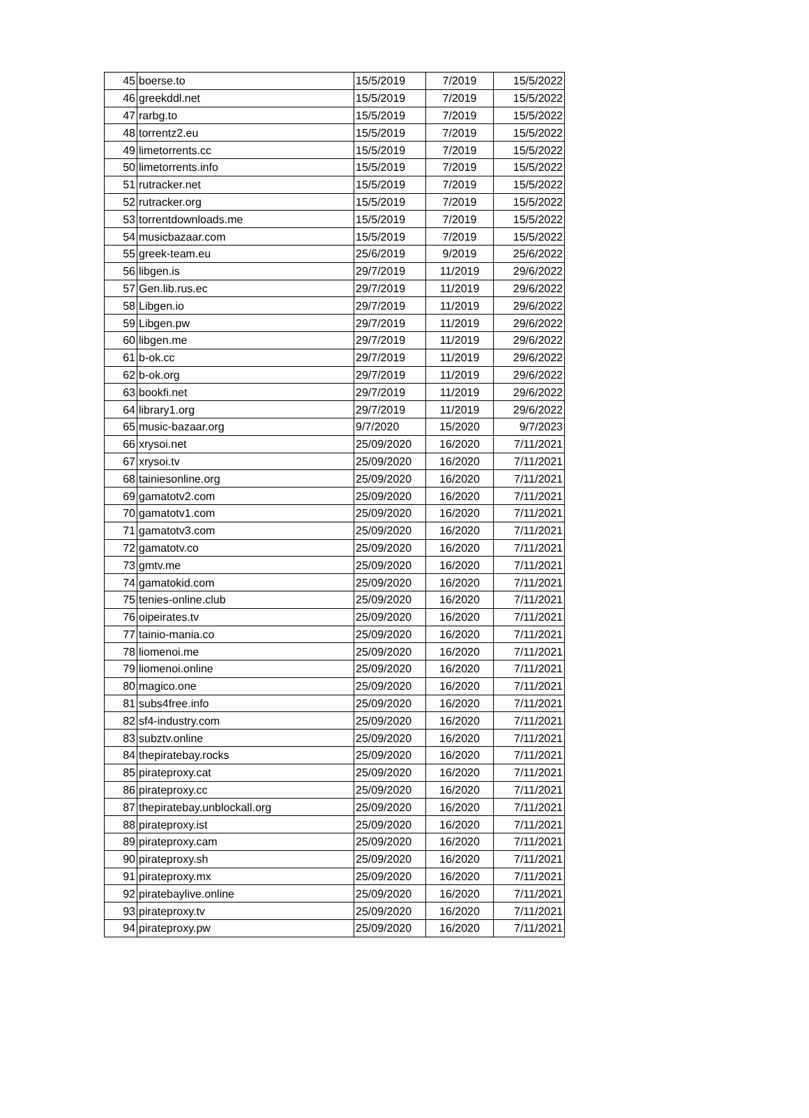| 45 | boerse.to | 15/5/2019 | 7/2019 | 15/5/2022 |
| 46 | greekddl.net | 15/5/2019 | 7/2019 | 15/5/2022 |
| 47 | rarbg.to | 15/5/2019 | 7/2019 | 15/5/2022 |
| 48 | torrentz2.eu | 15/5/2019 | 7/2019 | 15/5/2022 |
| 49 | limetorrents.cc | 15/5/2019 | 7/2019 | 15/5/2022 |
| 50 | limetorrents.info | 15/5/2019 | 7/2019 | 15/5/2022 |
| 51 | rutracker.net | 15/5/2019 | 7/2019 | 15/5/2022 |
| 52 | rutracker.org | 15/5/2019 | 7/2019 | 15/5/2022 |
| 53 | torrentdownloads.me | 15/5/2019 | 7/2019 | 15/5/2022 |
| 54 | musicbazaar.com | 15/5/2019 | 7/2019 | 15/5/2022 |
| 55 | greek-team.eu | 25/6/2019 | 9/2019 | 25/6/2022 |
| 56 | libgen.is | 29/7/2019 | 11/2019 | 29/6/2022 |
| 57 | Gen.lib.rus.ec | 29/7/2019 | 11/2019 | 29/6/2022 |
| 58 | Libgen.io | 29/7/2019 | 11/2019 | 29/6/2022 |
| 59 | Libgen.pw | 29/7/2019 | 11/2019 | 29/6/2022 |
| 60 | libgen.me | 29/7/2019 | 11/2019 | 29/6/2022 |
| 61 | b-ok.cc | 29/7/2019 | 11/2019 | 29/6/2022 |
| 62 | b-ok.org | 29/7/2019 | 11/2019 | 29/6/2022 |
| 63 | bookfi.net | 29/7/2019 | 11/2019 | 29/6/2022 |
| 64 | library1.org | 29/7/2019 | 11/2019 | 29/6/2022 |
| 65 | music-bazaar.org | 9/7/2020 | 15/2020 | 9/7/2023 |
| 66 | xrysoi.net | 25/09/2020 | 16/2020 | 7/11/2021 |
| 67 | xrysoi.tv | 25/09/2020 | 16/2020 | 7/11/2021 |
| 68 | tainiesonline.org | 25/09/2020 | 16/2020 | 7/11/2021 |
| 69 | gamatotv2.com | 25/09/2020 | 16/2020 | 7/11/2021 |
| 70 | gamatotv1.com | 25/09/2020 | 16/2020 | 7/11/2021 |
| 71 | gamatotv3.com | 25/09/2020 | 16/2020 | 7/11/2021 |
| 72 | gamatotv.co | 25/09/2020 | 16/2020 | 7/11/2021 |
| 73 | gmtv.me | 25/09/2020 | 16/2020 | 7/11/2021 |
| 74 | gamatokid.com | 25/09/2020 | 16/2020 | 7/11/2021 |
| 75 | tenies-online.club | 25/09/2020 | 16/2020 | 7/11/2021 |
| 76 | oipeirates.tv | 25/09/2020 | 16/2020 | 7/11/2021 |
| 77 | tainio-mania.co | 25/09/2020 | 16/2020 | 7/11/2021 |
| 78 | liomenoi.me | 25/09/2020 | 16/2020 | 7/11/2021 |
| 79 | liomenoi.online | 25/09/2020 | 16/2020 | 7/11/2021 |
| 80 | magico.one | 25/09/2020 | 16/2020 | 7/11/2021 |
| 81 | subs4free.info | 25/09/2020 | 16/2020 | 7/11/2021 |
| 82 | sf4-industry.com | 25/09/2020 | 16/2020 | 7/11/2021 |
| 83 | subztv.online | 25/09/2020 | 16/2020 | 7/11/2021 |
| 84 | thepiratebay.rocks | 25/09/2020 | 16/2020 | 7/11/2021 |
| 85 | pirateproxy.cat | 25/09/2020 | 16/2020 | 7/11/2021 |
| 86 | pirateproxy.cc | 25/09/2020 | 16/2020 | 7/11/2021 |
| 87 | thepiratebay.unblockall.org | 25/09/2020 | 16/2020 | 7/11/2021 |
| 88 | pirateproxy.ist | 25/09/2020 | 16/2020 | 7/11/2021 |
| 89 | pirateproxy.cam | 25/09/2020 | 16/2020 | 7/11/2021 |
| 90 | pirateproxy.sh | 25/09/2020 | 16/2020 | 7/11/2021 |
| 91 | pirateproxy.mx | 25/09/2020 | 16/2020 | 7/11/2021 |
| 92 | piratebaylive.online | 25/09/2020 | 16/2020 | 7/11/2021 |
| 93 | pirateproxy.tv | 25/09/2020 | 16/2020 | 7/11/2021 |
| 94 | pirateproxy.pw | 25/09/2020 | 16/2020 | 7/11/2021 |